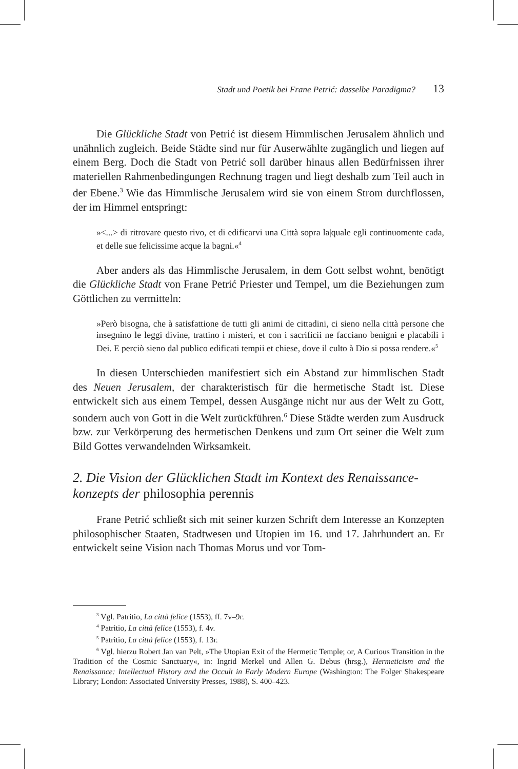Stadt und Poetik bei Frane Petrić: dasselbe Paradigma? 13
Die Glückliche Stadt von Petrić ist diesem Himmlischen Jerusalem ähnlich und unähnlich zugleich. Beide Städte sind nur für Auserwählte zugänglich und liegen auf einem Berg. Doch die Stadt von Petrić soll darüber hinaus allen Bedürfnissen ihrer materiellen Rahmenbedingungen Rechnung tragen und liegt deshalb zum Teil auch in der Ebene.<sup>3</sup> Wie das Himmlische Jerusalem wird sie von einem Strom durchflossen, der im Himmel entspringt:
»<...> di ritrovare questo rivo, et di edificarvi una Città sopra la|quale egli continuomente cada, et delle sue felicissime acque la bagni.«<sup>4</sup>
Aber anders als das Himmlische Jerusalem, in dem Gott selbst wohnt, benötigt die Glückliche Stadt von Frane Petrić Priester und Tempel, um die Beziehungen zum Göttlichen zu vermitteln:
»Però bisogna, che à satisfattione de tutti gli animi de cittadini, ci sieno nella città persone che insegnino le leggi divine, trattino i misteri, et con i sacrificii ne facciano benigni e placabili i Dei. E perciò sieno dal publico edificati tempii et chiese, dove il culto à Dio si possa rendere.«<sup>5</sup>
In diesen Unterschieden manifestiert sich ein Abstand zur himmlischen Stadt des Neuen Jerusalem, der charakteristisch für die hermetische Stadt ist. Diese entwickelt sich aus einem Tempel, dessen Ausgänge nicht nur aus der Welt zu Gott, sondern auch von Gott in die Welt zurückführen.<sup>6</sup> Diese Städte werden zum Ausdruck bzw. zur Verkörperung des hermetischen Denkens und zum Ort seiner die Welt zum Bild Gottes verwandelnden Wirksamkeit.
2. Die Vision der Glücklichen Stadt im Kontext des Renaissance­konzepts der philosophia perennis
Frane Petrić schließt sich mit seiner kurzen Schrift dem Interesse an Konzepten philosophischer Staaten, Stadtwesen und Utopien im 16. und 17. Jahrhundert an. Er entwickelt seine Vision nach Thomas Morus und vor Tom-
<sup>3</sup> Vgl. Patritio, La città felice (1553), ff. 7v–9r.
<sup>4</sup> Patritio, La città felice (1553), f. 4v.
<sup>5</sup> Patritio, La città felice (1553), f. 13r.
<sup>6</sup> Vgl. hierzu Robert Jan van Pelt, »The Utopian Exit of the Hermetic Temple; or, A Curious Transition in the Tradition of the Cosmic Sanctuary«, in: Ingrid Merkel und Allen G. Debus (hrsg.), Hermeticism and the Renaissance: Intellectual History and the Occult in Early Modern Europe (Washington: The Folger Shakespeare Library; London: Associated University Presses, 1988), S. 400–423.